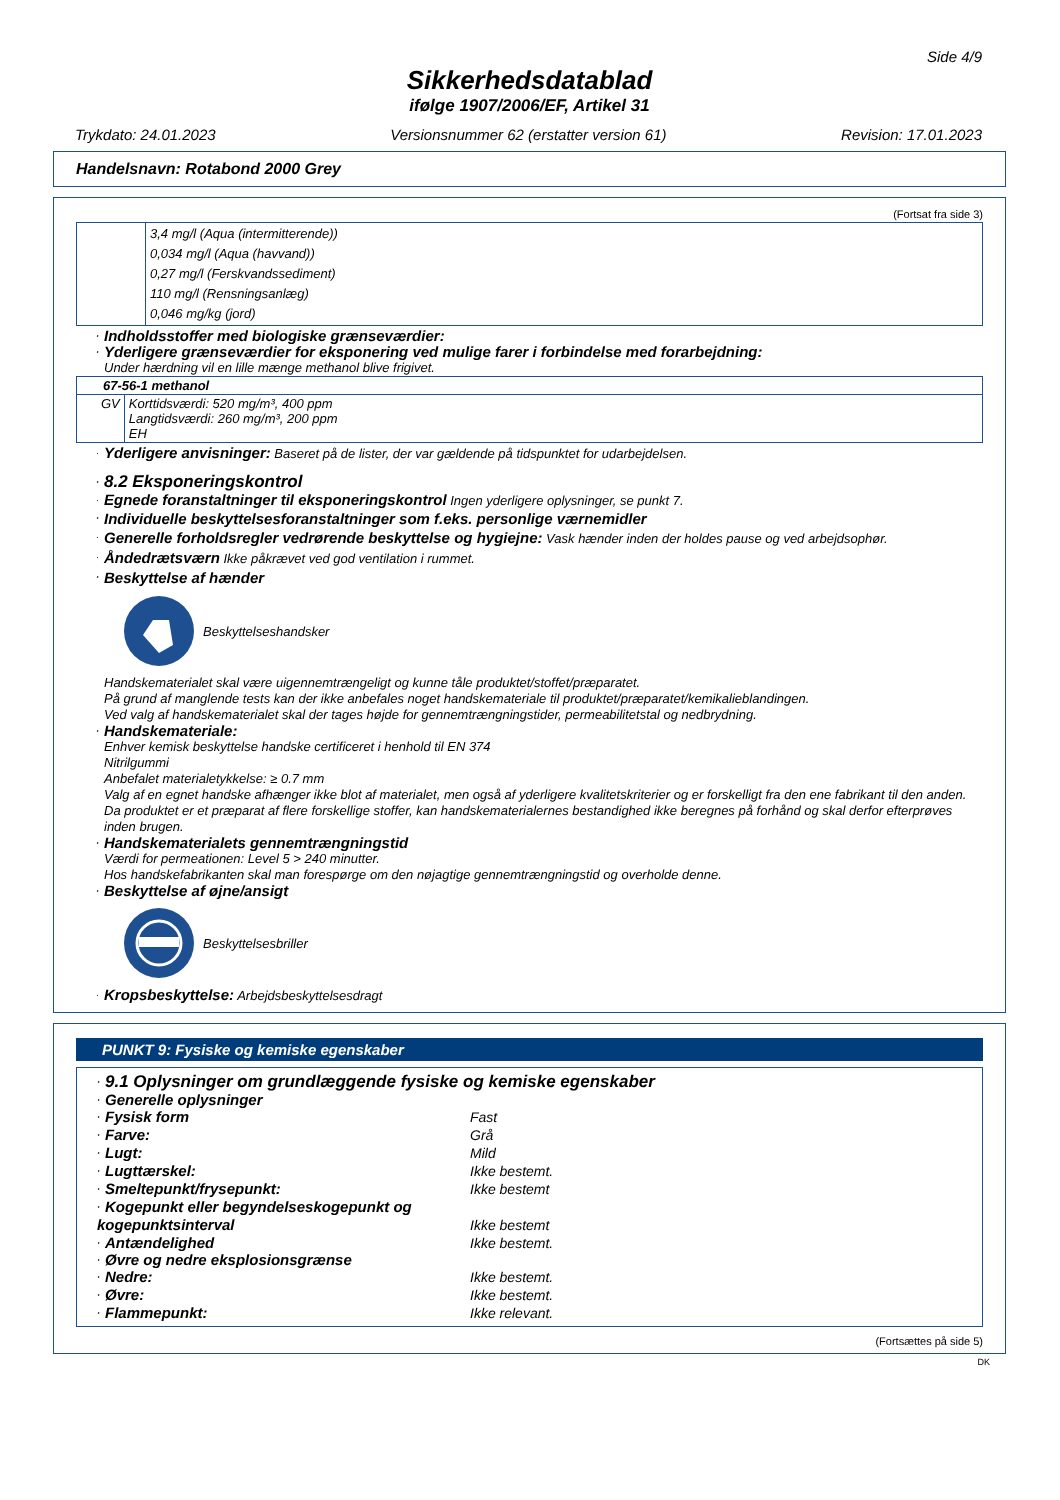Side 4/9
Sikkerhedsdatablad
ifølge 1907/2006/EF, Artikel 31
Trykdato: 24.01.2023 Versionsnummer 62 (erstatter version 61) Revision: 17.01.2023
Handelsnavn: Rotabond 2000 Grey
(Fortsat fra side 3)
| | 3,4 mg/l (Aqua (intermitterende)) 0,034 mg/l (Aqua (havvand)) 0,27 mg/l (Ferskvandssediment) 110 mg/l (Rensningsanlæg) 0,046 mg/kg (jord) |
· Indholdsstoffer med biologiske grænseværdier:
· Yderligere grænseværdier for eksponering ved mulige farer i forbindelse med forarbejdning:
Under hærdning vil en lille mænge methanol blive frigivet.
| 67-56-1 methanol | |
| GV | Korttidsværdi: 520 mg/m³, 400 ppm Langtidsværdi: 260 mg/m³, 200 ppm EH |
· Yderligere anvisninger: Baseret på de lister, der var gældende på tidspunktet for udarbejdelsen.
· 8.2 Eksponeringskontrol
· Egnede foranstaltninger til eksponeringskontrol Ingen yderligere oplysninger, se punkt 7.
· Individuelle beskyttelsesforanstaltninger som f.eks. personlige værnemidler
· Generelle forholdsregler vedrørende beskyttelse og hygiejne: Vask hænder inden der holdes pause og ved arbejdsophør.
· Åndedrætsværn Ikke påkrævet ved god ventilation i rummet.
· Beskyttelse af hænder
Beskyttelseshandsker
Handskematerialet skal være uigennemtrængeligt og kunne tåle produktet/stoffet/præparatet.
På grund af manglende tests kan der ikke anbefales noget handskemateriale til produktet/præparatet/kemikalieblandingen.
Ved valg af handskematerialet skal der tages højde for gennemtrængningstider, permeabilitetstal og nedbrydning.
· Handskemateriale:
Enhver kemisk beskyttelse handske certificeret i henhold til EN 374
Nitrilgummi
Anbefalet materialetykkelse: ≥ 0.7 mm
Valg af en egnet handske afhænger ikke blot af materialet, men også af yderligere kvalitetskriterier og er forskelligt fra den ene fabrikant til den anden. Da produktet er et præparat af flere forskellige stoffer, kan handskematerialernes bestandighed ikke beregnes på forhånd og skal derfor efterprøves inden brugen.
· Handskematerialets gennemtrængningstid
Værdi for permeationen: Level 5 > 240 minutter.
Hos handskefabrikanten skal man forespørge om den nøjagtige gennemtrængningstid og overholde denne.
· Beskyttelse af øjne/ansigt
Beskyttelsesbriller
· Kropsbeskyttelse: Arbejdsbeskyttelsesdragt
PUNKT 9: Fysiske og kemiske egenskaber
· 9.1 Oplysninger om grundlæggende fysiske og kemiske egenskaber
· Generelle oplysninger
· Fysisk form Fast
· Farve: Grå
· Lugt: Mild
· Lugttærskel: Ikke bestemt.
· Smeltepunkt/frysepunkt: Ikke bestemt
· Kogepunkt eller begyndelseskogepunkt og kogepunktsinterval
Ikke bestemt
· Antændelighed Ikke bestemt.
· Øvre og nedre eksplosionsgrænse
· Nedre: Ikke bestemt.
· Øvre: Ikke bestemt.
· Flammepunkt: Ikke relevant.
(Fortsættes på side 5)
DK